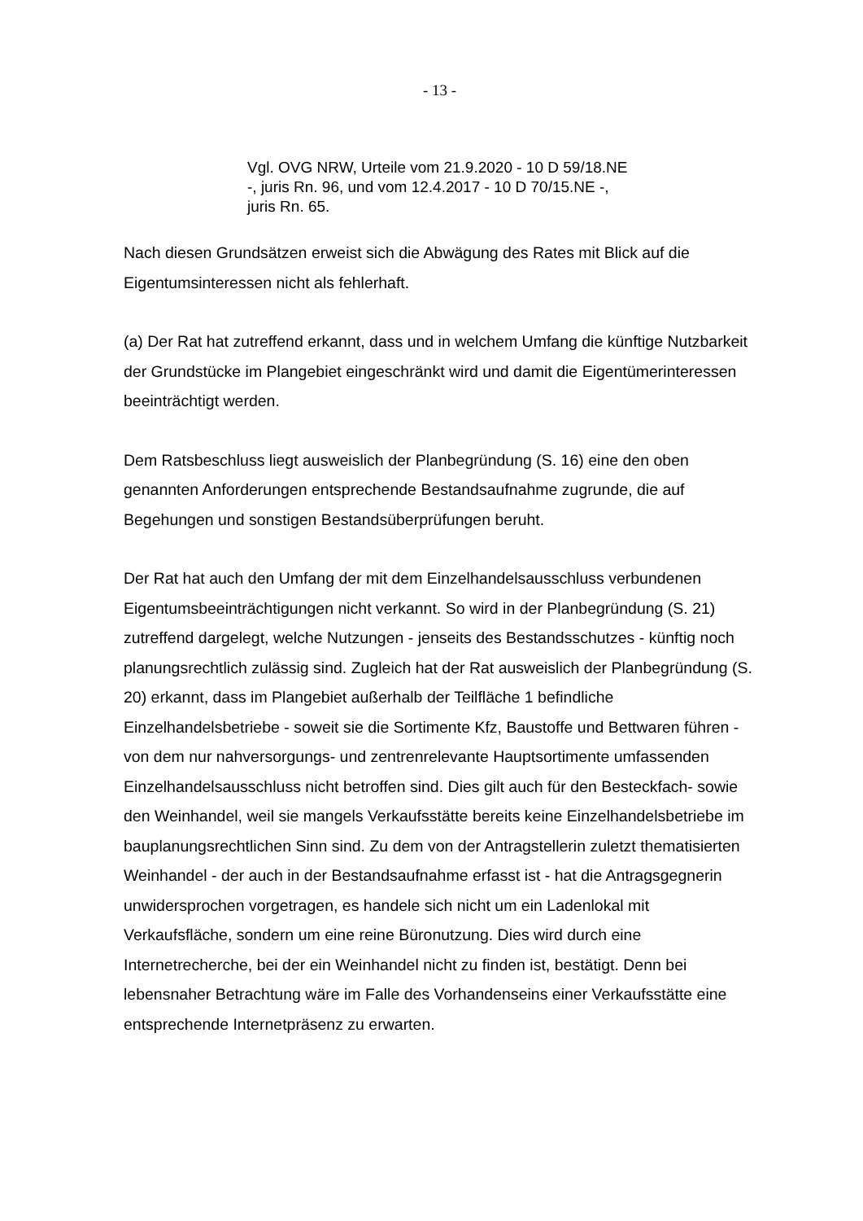- 13 -
Vgl. OVG NRW, Urteile vom 21.9.2020 - 10 D 59/18.NE -, juris Rn. 96, und vom 12.4.2017 - 10 D 70/15.NE -, juris Rn. 65.
Nach diesen Grundsätzen erweist sich die Abwägung des Rates mit Blick auf die Eigentumsinteressen nicht als fehlerhaft.
(a) Der Rat hat zutreffend erkannt, dass und in welchem Umfang die künftige Nutzbarkeit der Grundstücke im Plangebiet eingeschränkt wird und damit die Eigentümerinteressen beeinträchtigt werden.
Dem Ratsbeschluss liegt ausweislich der Planbegründung (S. 16) eine den oben genannten Anforderungen entsprechende Bestandsaufnahme zugrunde, die auf Begehungen und sonstigen Bestandsüberprüfungen beruht.
Der Rat hat auch den Umfang der mit dem Einzelhandelsausschluss verbundenen Eigentumsbeeinträchtigungen nicht verkannt. So wird in der Planbegründung (S. 21) zutreffend dargelegt, welche Nutzungen - jenseits des Bestandsschutzes - künftig noch planungsrechtlich zulässig sind. Zugleich hat der Rat ausweislich der Planbegründung (S. 20) erkannt, dass im Plangebiet außerhalb der Teilfläche 1 befindliche Einzelhandelsbetriebe - soweit sie die Sortimente Kfz, Baustoffe und Bettwaren führen - von dem nur nahversorgungs- und zentrenrelevante Hauptsortimente umfassenden Einzelhandelsausschluss nicht betroffen sind. Dies gilt auch für den Besteckfach- sowie den Weinhandel, weil sie mangels Verkaufsstätte bereits keine Einzelhandelsbetriebe im bauplanungsrechtlichen Sinn sind. Zu dem von der Antragstellerin zuletzt thematisierten Weinhandel - der auch in der Bestandsaufnahme erfasst ist - hat die Antragsgegnerin unwidersprochen vorgetragen, es handele sich nicht um ein Ladenlokal mit Verkaufsfläche, sondern um eine reine Büronutzung. Dies wird durch eine Internetrecherche, bei der ein Weinhandel nicht zu finden ist, bestätigt. Denn bei lebensnaher Betrachtung wäre im Falle des Vorhandenseins einer Verkaufsstätte eine entsprechende Internetpräsenz zu erwarten.